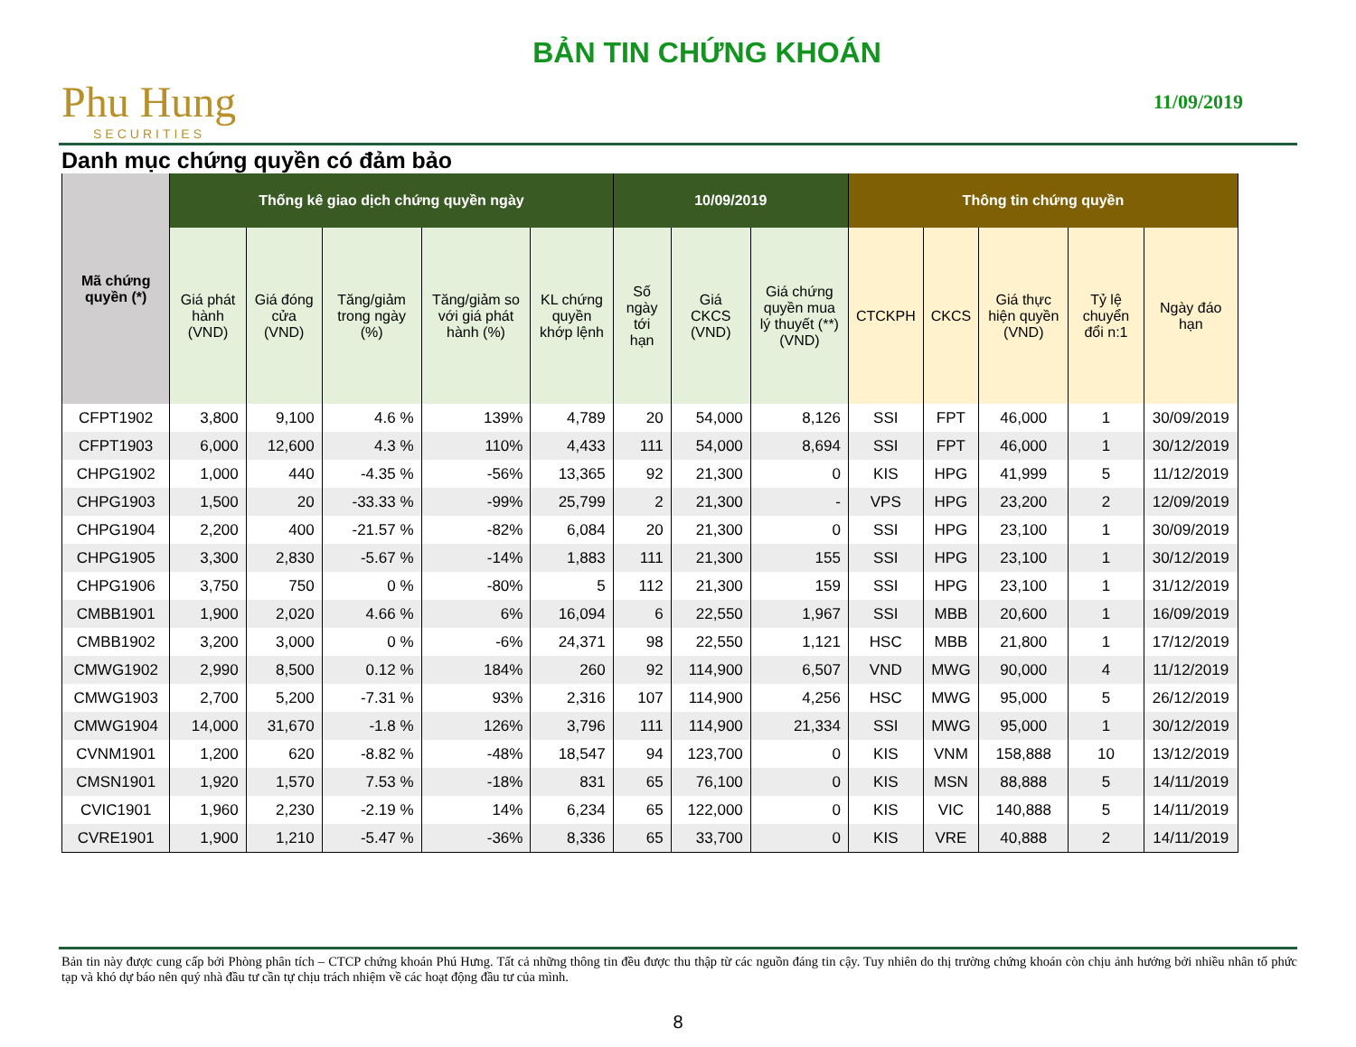Phu Hung
SECURITIES
BẢN TIN CHỨNG KHOÁN
11/09/2019
Danh mục chứng quyền có đảm bảo
| Mã chứng quyền (*) | Thống kê giao dịch chứng quyền ngày | | | | | 10/09/2019 | | | Thông tin chứng quyền | | | | |
| --- | --- | --- | --- | --- | --- | --- | --- | --- | --- | --- | --- | --- | --- |
| | Giá phát hành (VND) | Giá đóng cửa (VND) | Tăng/giảm trong ngày (%) | Tăng/giảm so với giá phát hành (%) | KL chứng quyền khớp lệnh | Số ngày tới hạn | Giá CKCS (VND) | Giá chứng quyền mua lý thuyết (**) (VND) | CTCKPH | CKCS | Giá thực hiện quyền (VND) | Tỷ lệ chuyển đổi n:1 | Ngày đáo hạn |
| CFPT1902 | 3,800 | 9,100 | 4.6 % | 139% | 4,789 | 20 | 54,000 | 8,126 | SSI | FPT | 46,000 | 1 | 30/09/2019 |
| CFPT1903 | 6,000 | 12,600 | 4.3 % | 110% | 4,433 | 111 | 54,000 | 8,694 | SSI | FPT | 46,000 | 1 | 30/12/2019 |
| CHPG1902 | 1,000 | 440 | -4.35 % | -56% | 13,365 | 92 | 21,300 | 0 | KIS | HPG | 41,999 | 5 | 11/12/2019 |
| CHPG1903 | 1,500 | 20 | -33.33 % | -99% | 25,799 | 2 | 21,300 | - | VPS | HPG | 23,200 | 2 | 12/09/2019 |
| CHPG1904 | 2,200 | 400 | -21.57 % | -82% | 6,084 | 20 | 21,300 | 0 | SSI | HPG | 23,100 | 1 | 30/09/2019 |
| CHPG1905 | 3,300 | 2,830 | -5.67 % | -14% | 1,883 | 111 | 21,300 | 155 | SSI | HPG | 23,100 | 1 | 30/12/2019 |
| CHPG1906 | 3,750 | 750 | 0 % | -80% | 5 | 112 | 21,300 | 159 | SSI | HPG | 23,100 | 1 | 31/12/2019 |
| CMBB1901 | 1,900 | 2,020 | 4.66 % | 6% | 16,094 | 6 | 22,550 | 1,967 | SSI | MBB | 20,600 | 1 | 16/09/2019 |
| CMBB1902 | 3,200 | 3,000 | 0 % | -6% | 24,371 | 98 | 22,550 | 1,121 | HSC | MBB | 21,800 | 1 | 17/12/2019 |
| CMWG1902 | 2,990 | 8,500 | 0.12 % | 184% | 260 | 92 | 114,900 | 6,507 | VND | MWG | 90,000 | 4 | 11/12/2019 |
| CMWG1903 | 2,700 | 5,200 | -7.31 % | 93% | 2,316 | 107 | 114,900 | 4,256 | HSC | MWG | 95,000 | 5 | 26/12/2019 |
| CMWG1904 | 14,000 | 31,670 | -1.8 % | 126% | 3,796 | 111 | 114,900 | 21,334 | SSI | MWG | 95,000 | 1 | 30/12/2019 |
| CVNM1901 | 1,200 | 620 | -8.82 % | -48% | 18,547 | 94 | 123,700 | 0 | KIS | VNM | 158,888 | 10 | 13/12/2019 |
| CMSN1901 | 1,920 | 1,570 | 7.53 % | -18% | 831 | 65 | 76,100 | 0 | KIS | MSN | 88,888 | 5 | 14/11/2019 |
| CVIC1901 | 1,960 | 2,230 | -2.19 % | 14% | 6,234 | 65 | 122,000 | 0 | KIS | VIC | 140,888 | 5 | 14/11/2019 |
| CVRE1901 | 1,900 | 1,210 | -5.47 % | -36% | 8,336 | 65 | 33,700 | 0 | KIS | VRE | 40,888 | 2 | 14/11/2019 |
Bản tin này được cung cấp bởi Phòng phân tích – CTCP chứng khoán Phú Hưng. Tất cả những thông tin đều được thu thập từ các nguồn đáng tin cậy. Tuy nhiên do thị trường chứng khoán còn chịu ảnh hưởng bởi nhiều nhân tố phức tạp và khó dự báo nên quý nhà đầu tư cần tự chịu trách nhiệm về các hoạt động đầu tư của mình.
8